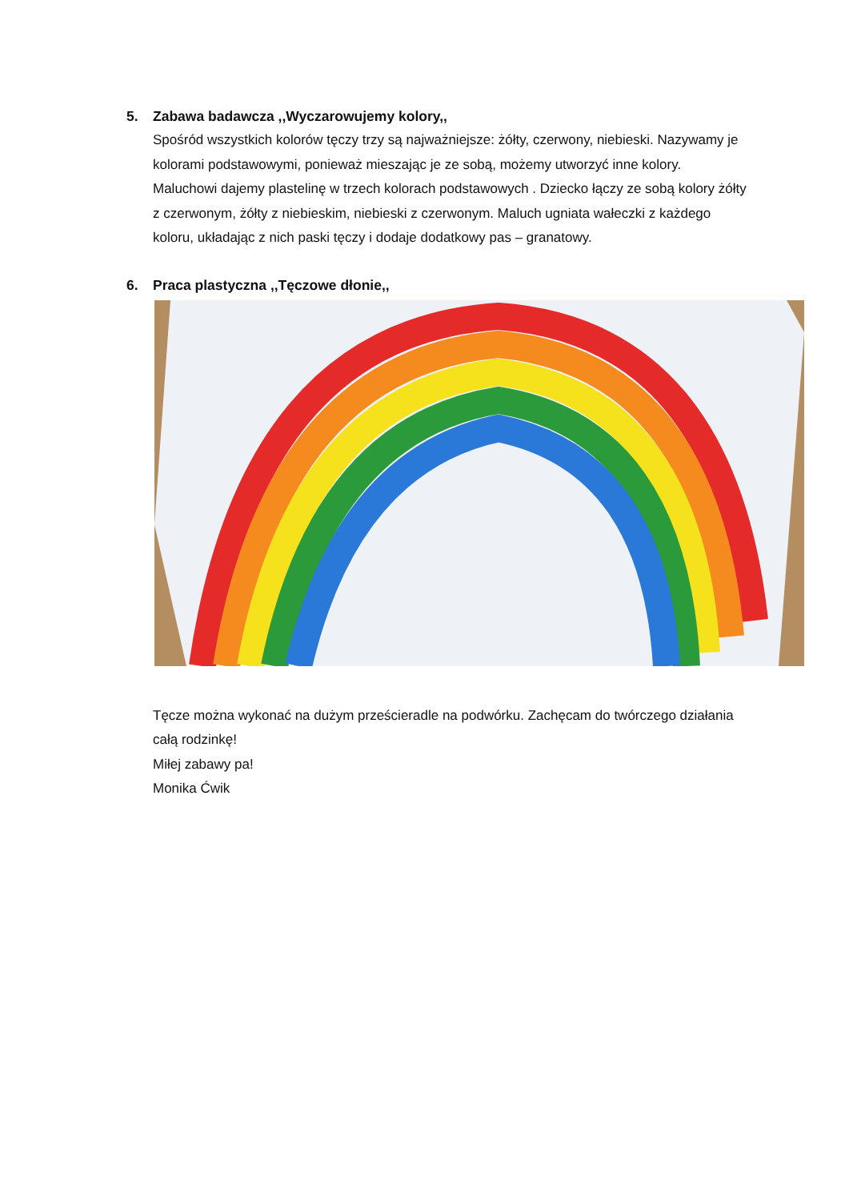5. Zabawa badawcza ,,Wyczarowujemy kolory,,
Spośród wszystkich kolorów tęczy trzy są najważniejsze: żółty, czerwony, niebieski. Nazywamy je kolorami podstawowymi, ponieważ mieszając je ze sobą, możemy utworzyć inne kolory.
Maluchowi dajemy plastelinę w trzech kolorach podstawowych . Dziecko łączy ze sobą kolory żółty z czerwonym, żółty z niebieskim, niebieski z czerwonym. Maluch ugniata wałeczki z każdego koloru, układając z nich paski tęczy i dodaje dodatkowy pas – granatowy.
6. Praca plastyczna ,,Tęczowe dłonie,,
Tęcze można wykonać na dużym prześcieradle na podwórku. Zachęcam do twórczego działania całą rodzinkę!
Miłej zabawy pa!
Monika Ćwik